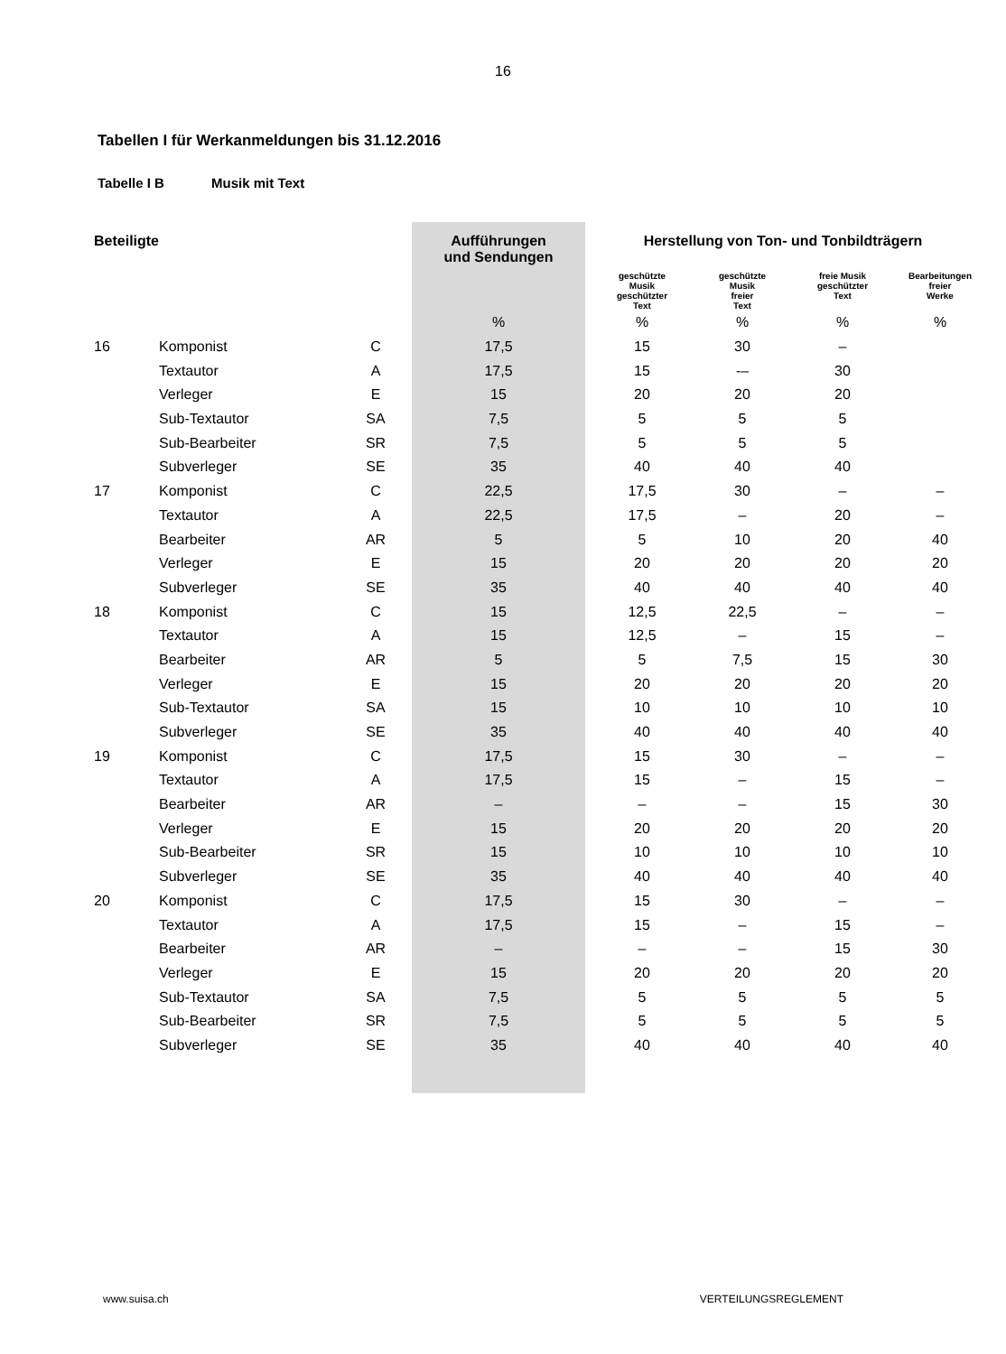16
Tabellen I für Werkanmeldungen bis 31.12.2016
Tabelle I B Musik mit Text
| Beteiligte | | | Aufführungen und Sendungen | Herstellung von Ton- und Tonbildträgern | | | |
| --- | --- | --- | --- | --- | --- | --- | --- |
| | | | | geschützte Musik geschützter Text | geschützte Musik freier Text | freie Musik geschützter Text | Bearbeitungen freier Werke |
| | | | % | % | % | % | % |
| 16 | Komponist | C | 17,5 | 15 | 30 | – | |
| | Textautor | A | 17,5 | 15 | -– | 30 | |
| | Verleger | E | 15 | 20 | 20 | 20 | |
| | Sub-Textautor | SA | 7,5 | 5 | 5 | 5 | |
| | Sub-Bearbeiter | SR | 7,5 | 5 | 5 | 5 | |
| | Subverleger | SE | 35 | 40 | 40 | 40 | |
| 17 | Komponist | C | 22,5 | 17,5 | 30 | – | – |
| | Textautor | A | 22,5 | 17,5 | – | 20 | – |
| | Bearbeiter | AR | 5 | 5 | 10 | 20 | 40 |
| | Verleger | E | 15 | 20 | 20 | 20 | 20 |
| | Subverleger | SE | 35 | 40 | 40 | 40 | 40 |
| 18 | Komponist | C | 15 | 12,5 | 22,5 | – | – |
| | Textautor | A | 15 | 12,5 | – | 15 | – |
| | Bearbeiter | AR | 5 | 5 | 7,5 | 15 | 30 |
| | Verleger | E | 15 | 20 | 20 | 20 | 20 |
| | Sub-Textautor | SA | 15 | 10 | 10 | 10 | 10 |
| | Subverleger | SE | 35 | 40 | 40 | 40 | 40 |
| 19 | Komponist | C | 17,5 | 15 | 30 | – | – |
| | Textautor | A | 17,5 | 15 | – | 15 | – |
| | Bearbeiter | AR | – | – | – | 15 | 30 |
| | Verleger | E | 15 | 20 | 20 | 20 | 20 |
| | Sub-Bearbeiter | SR | 15 | 10 | 10 | 10 | 10 |
| | Subverleger | SE | 35 | 40 | 40 | 40 | 40 |
| 20 | Komponist | C | 17,5 | 15 | 30 | – | – |
| | Textautor | A | 17,5 | 15 | – | 15 | – |
| | Bearbeiter | AR | – | – | – | 15 | 30 |
| | Verleger | E | 15 | 20 | 20 | 20 | 20 |
| | Sub-Textautor | SA | 7,5 | 5 | 5 | 5 | 5 |
| | Sub-Bearbeiter | SR | 7,5 | 5 | 5 | 5 | 5 |
| | Subverleger | SE | 35 | 40 | 40 | 40 | 40 |
www.suisa.ch VERTEILUNGSREGLEMENT